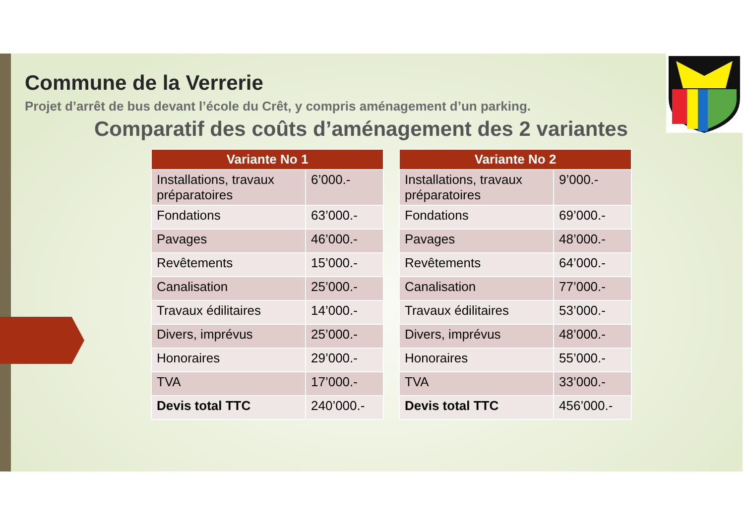Commune de la Verrerie
Projet d’arrêt de bus devant l’école du Crêt, y compris aménagement d’un parking.
Comparatif des coûts d’aménagement des 2 variantes
| Variante No 1 | |
| --- | --- |
| Installations, travaux préparatoires | 6’000.- |
| Fondations | 63’000.- |
| Pavages | 46’000.- |
| Revêtements | 15’000.- |
| Canalisation | 25’000.- |
| Travaux édilitaires | 14’000.- |
| Divers, imprévus | 25’000.- |
| Honoraires | 29’000.- |
| TVA | 17’000.- |
| Devis total TTC | 240’000.- |
| Variante No 2 | |
| --- | --- |
| Installations, travaux préparatoires | 9’000.- |
| Fondations | 69’000.- |
| Pavages | 48’000.- |
| Revêtements | 64’000.- |
| Canalisation | 77’000.- |
| Travaux édilitaires | 53’000.- |
| Divers, imprévus | 48’000.- |
| Honoraires | 55’000.- |
| TVA | 33’000.- |
| Devis total TTC | 456’000.- |